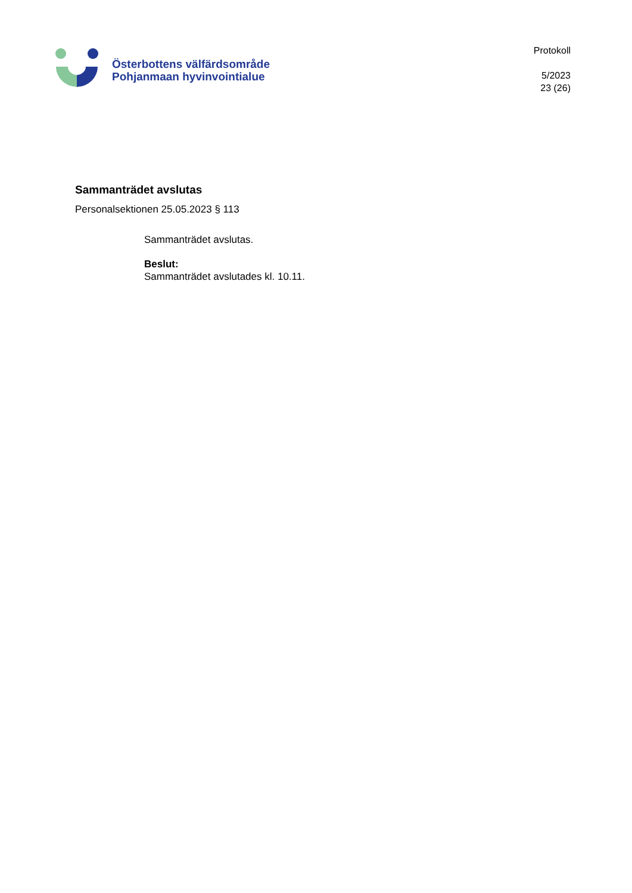Österbottens välfärdsområde
Pohjanmaan hyvinvointialue
Protokoll
5/2023
23 (26)
Sammanträdet avslutas
Personalsektionen 25.05.2023 § 113
Sammanträdet avslutas.
Beslut:
Sammanträdet avslutades kl. 10.11.